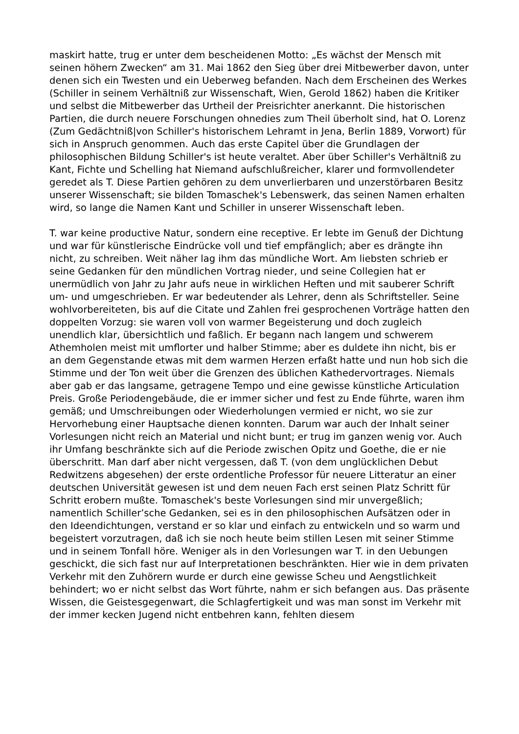maskirt hatte, trug er unter dem bescheidenen Motto: „Es wächst der Mensch mit seinen höhern Zwecken“ am 31. Mai 1862 den Sieg über drei Mitbewerber davon, unter denen sich ein Twesten und ein Ueberweg befanden. Nach dem Erscheinen des Werkes (Schiller in seinem Verhältniß zur Wissenschaft, Wien, Gerold 1862) haben die Kritiker und selbst die Mitbewerber das Urtheil der Preisrichter anerkannt. Die historischen Partien, die durch neuere Forschungen ohnedies zum Theil überholt sind, hat O. Lorenz (Zum Gedächtniß|von Schiller's historischem Lehramt in Jena, Berlin 1889, Vorwort) für sich in Anspruch genommen. Auch das erste Capitel über die Grundlagen der philosophischen Bildung Schiller's ist heute veraltet. Aber über Schiller's Verhältniß zu Kant, Fichte und Schelling hat Niemand aufschlußreicher, klarer und formvollendeter geredet als T. Diese Partien gehören zu dem unverlierbaren und unzerstörbaren Besitz unserer Wissenschaft; sie bilden Tomaschek's Lebenswerk, das seinen Namen erhalten wird, so lange die Namen Kant und Schiller in unserer Wissenschaft leben.
T. war keine productive Natur, sondern eine receptive. Er lebte im Genuß der Dichtung und war für künstlerische Eindrücke voll und tief empfänglich; aber es drängte ihn nicht, zu schreiben. Weit näher lag ihm das mündliche Wort. Am liebsten schrieb er seine Gedanken für den mündlichen Vortrag nieder, und seine Collegien hat er unermüdlich von Jahr zu Jahr aufs neue in wirklichen Heften und mit sauberer Schrift um- und umgeschrieben. Er war bedeutender als Lehrer, denn als Schriftsteller. Seine wohlvorbereiteten, bis auf die Citate und Zahlen frei gesprochenen Vorträge hatten den doppelten Vorzug: sie waren voll von warmer Begeisterung und doch zugleich unendlich klar, übersichtlich und faßlich. Er begann nach langem und schwerem Athemholen meist mit umflorter und halber Stimme; aber es duldete ihn nicht, bis er an dem Gegenstande etwas mit dem warmen Herzen erfaßt hatte und nun hob sich die Stimme und der Ton weit über die Grenzen des üblichen Kathedervortrages. Niemals aber gab er das langsame, getragene Tempo und eine gewisse künstliche Articulation Preis. Große Periodengebäude, die er immer sicher und fest zu Ende führte, waren ihm gemäß; und Umschreibungen oder Wiederholungen vermied er nicht, wo sie zur Hervorhebung einer Hauptsache dienen konnten. Darum war auch der Inhalt seiner Vorlesungen nicht reich an Material und nicht bunt; er trug im ganzen wenig vor. Auch ihr Umfang beschränkte sich auf die Periode zwischen Opitz und Goethe, die er nie überschritt. Man darf aber nicht vergessen, daß T. (von dem unglücklichen Debut Redwitzens abgesehen) der erste ordentliche Professor für neuere Litteratur an einer deutschen Universität gewesen ist und dem neuen Fach erst seinen Platz Schritt für Schritt erobern mußte. Tomaschek's beste Vorlesungen sind mir unvergeßlich; namentlich Schiller’sche Gedanken, sei es in den philosophischen Aufsätzen oder in den Ideendichtungen, verstand er so klar und einfach zu entwickeln und so warm und begeistert vorzutragen, daß ich sie noch heute beim stillen Lesen mit seiner Stimme und in seinem Tonfall höre. Weniger als in den Vorlesungen war T. in den Uebungen geschickt, die sich fast nur auf Interpretationen beschränkten. Hier wie in dem privaten Verkehr mit den Zuhörern wurde er durch eine gewisse Scheu und Aengstlichkeit behindert; wo er nicht selbst das Wort führte, nahm er sich befangen aus. Das präsente Wissen, die Geistesgegenwart, die Schlagfertigkeit und was man sonst im Verkehr mit der immer kecken Jugend nicht entbehren kann, fehlten diesem